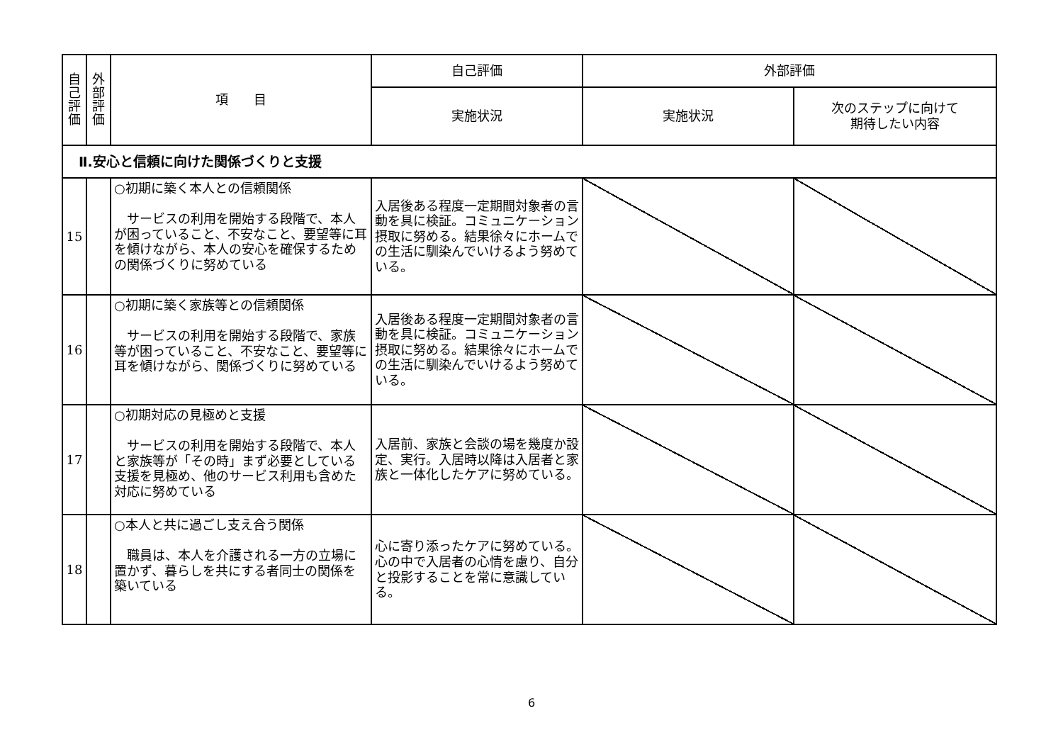| 自 己 評 価 | 外 部 評 価 | 項 目 | 自己評価 | 外部評価 | |
| --- | --- | --- | --- | --- | --- |
| | | | 実施状況 | 実施状況 | 次のステップに向けて 期待したい内容 |
| Ⅱ.安心と信頼に向けた関係づくりと支援 | | | | | |
| 15 | | ○初期に築く本人との信頼関係 サービスの利用を開始する段階で、本人が困っていること、不安なこと、要望等に耳を傾けながら、本人の安心を確保するための関係づくりに努めている | 入居後ある程度一定期間対象者の言動を具に検証。コミュニケーション摂取に努める。結果徐々にホームでの生活に馴染んでいけるよう努めている。 | | |
| 16 | | ○初期に築く家族等との信頼関係 サービスの利用を開始する段階で、家族等が困っていること、不安なこと、要望等に耳を傾けながら、関係づくりに努めている | 入居後ある程度一定期間対象者の言動を具に検証。コミュニケーション摂取に努める。結果徐々にホームでの生活に馴染んでいけるよう努めている。 | | |
| 17 | | ○初期対応の見極めと支援 サービスの利用を開始する段階で、本人と家族等が「その時」まず必要としている支援を見極め、他のサービス利用も含めた対応に努めている | 入居前、家族と会談の場を幾度か設定、実行。入居時以降は入居者と家族と一体化したケアに努めている。 | | |
| 18 | | ○本人と共に過ごし支え合う関係 職員は、本人を介護される一方の立場に置かず、暮らしを共にする者同士の関係を築いている | 心に寄り添ったケアに努めている。心の中で入居者の心情を慮り、自分と投影することを常に意識している。 | | |
6